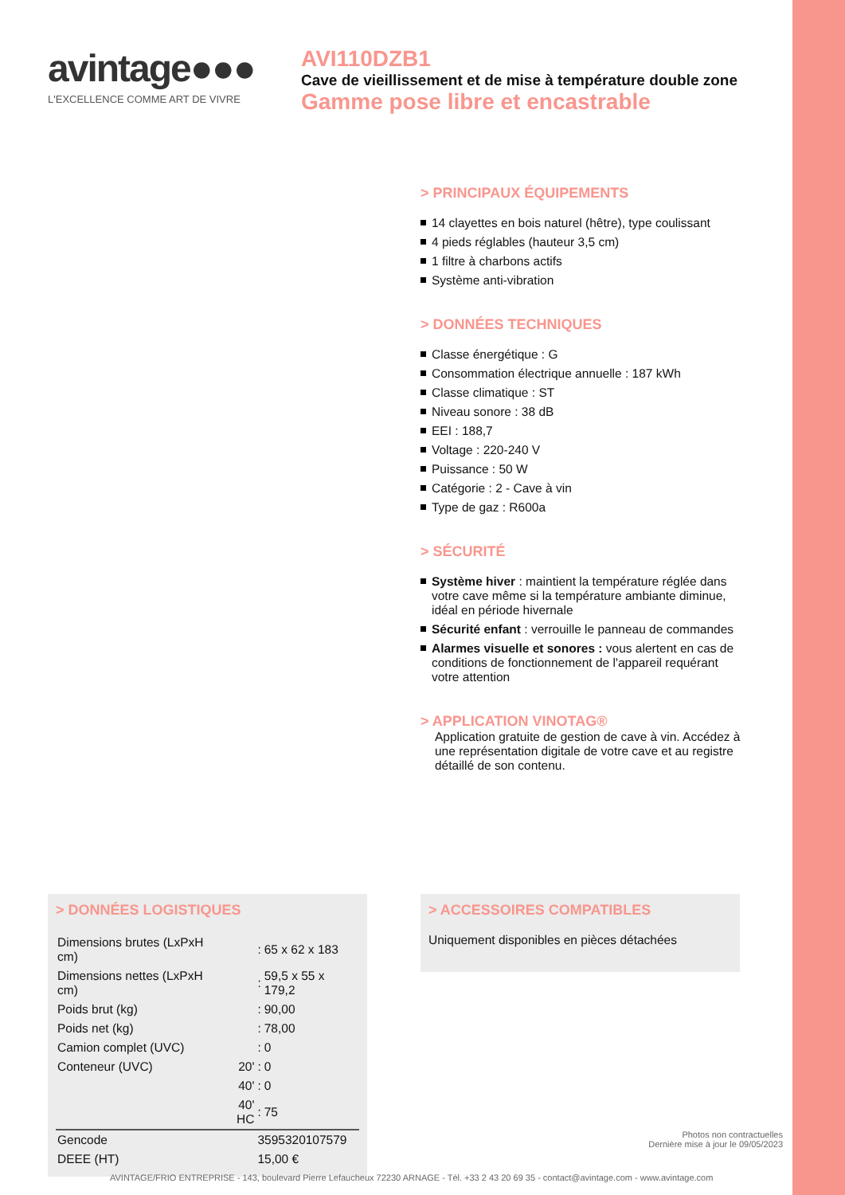avintage●●●
L'EXCELLENCE COMME ART DE VIVRE
AVI110DZB1
Cave de vieillissement et de mise à température double zone
Gamme pose libre et encastrable
> PRINCIPAUX ÉQUIPEMENTS
14 clayettes en bois naturel (hêtre), type coulissant
4 pieds réglables (hauteur 3,5 cm)
1 filtre à charbons actifs
Système anti-vibration
> DONNÉES TECHNIQUES
Classe énergétique : G
Consommation électrique annuelle : 187 kWh
Classe climatique : ST
Niveau sonore : 38 dB
EEI : 188,7
Voltage : 220-240 V
Puissance : 50 W
Catégorie : 2 - Cave à vin
Type de gaz : R600a
> SÉCURITÉ
Système hiver : maintient la température réglée dans votre cave même si la température ambiante diminue, idéal en période hivernale
Sécurité enfant : verrouille le panneau de commandes
Alarmes visuelle et sonores : vous alertent en cas de conditions de fonctionnement de l'appareil requérant votre attention
> APPLICATION VINOTAG®
Application gratuite de gestion de cave à vin. Accédez à une représentation digitale de votre cave et au registre détaillé de son contenu.
> DONNÉES LOGISTIQUES
| Dimensions brutes (LxPxH cm) | | : | 65 x 62 x 183 |
| Dimensions nettes (LxPxH cm) | | : | 59,5 x 55 x 179,2 |
| Poids brut (kg) | | : | 90,00 |
| Poids net (kg) | | : | 78,00 |
| Camion complet (UVC) | | : | 0 |
| Conteneur (UVC) | 20' | : | 0 |
| | 40' | : | 0 |
| | 40' HC | : | 75 |
| Gencode | | 3595320107579 | |
| DEEE (HT) | | 15,00 € | |
> ACCESSOIRES COMPATIBLES
Uniquement disponibles en pièces détachées
Photos non contractuelles
Dernière mise à jour le 09/05/2023
AVINTAGE/FRIO ENTREPRISE - 143, boulevard Pierre Lefaucheux 72230 ARNAGE - Tél. +33 2 43 20 69 35 - contact@avintage.com - www.avintage.com